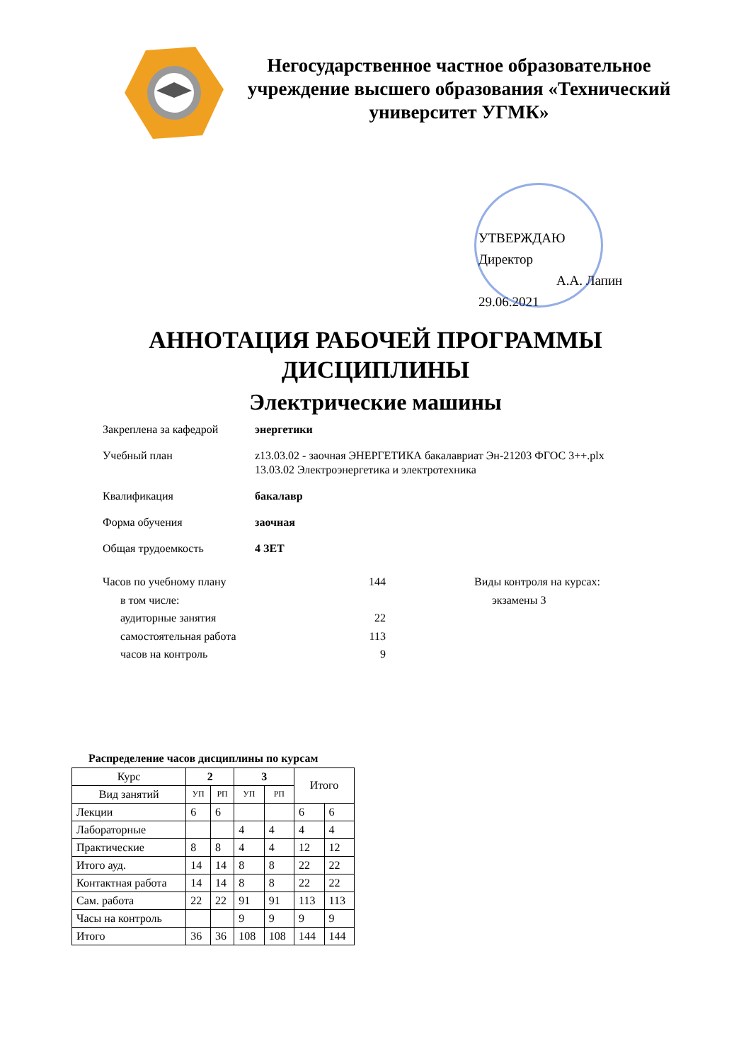Негосударственное частное образовательное учреждение высшего образования «Технический университет УГМК»
УТВЕРЖДАЮ
Директор
А.А. Лапин
29.06.2021
АННОТАЦИЯ РАБОЧЕЙ ПРОГРАММЫ
ДИСЦИПЛИНЫ
Электрические машины
Закреплена за кафедрой энергетики
Учебный план z13.03.02 - заочная ЭНЕРГЕТИКА бакалавриат Эн-21203 ФГОС 3++.plx
13.03.02 Электроэнергетика и электротехника
Квалификация бакалавр
Форма обучения заочная
Общая трудоемкость 4 ЗЕТ
Часов по учебному плану 144
в том числе:
аудиторные занятия 22
самостоятельная работа 113
часов на контроль 9
Виды контроля на курсах:
экзамены 3
Распределение часов дисциплины по курсам
| Курс | 2 | | 3 | | Итого | |
| Вид занятий | УП | РП | УП | РП | | |
| Лекции | 6 | 6 | | | 6 | 6 |
| Лабораторные | | | 4 | 4 | 4 | 4 |
| Практические | 8 | 8 | 4 | 4 | 12 | 12 |
| Итого ауд. | 14 | 14 | 8 | 8 | 22 | 22 |
| Контактная работа | 14 | 14 | 8 | 8 | 22 | 22 |
| Сам. работа | 22 | 22 | 91 | 91 | 113 | 113 |
| Часы на контроль | | | 9 | 9 | 9 | 9 |
| Итого | 36 | 36 | 108 | 108 | 144 | 144 |